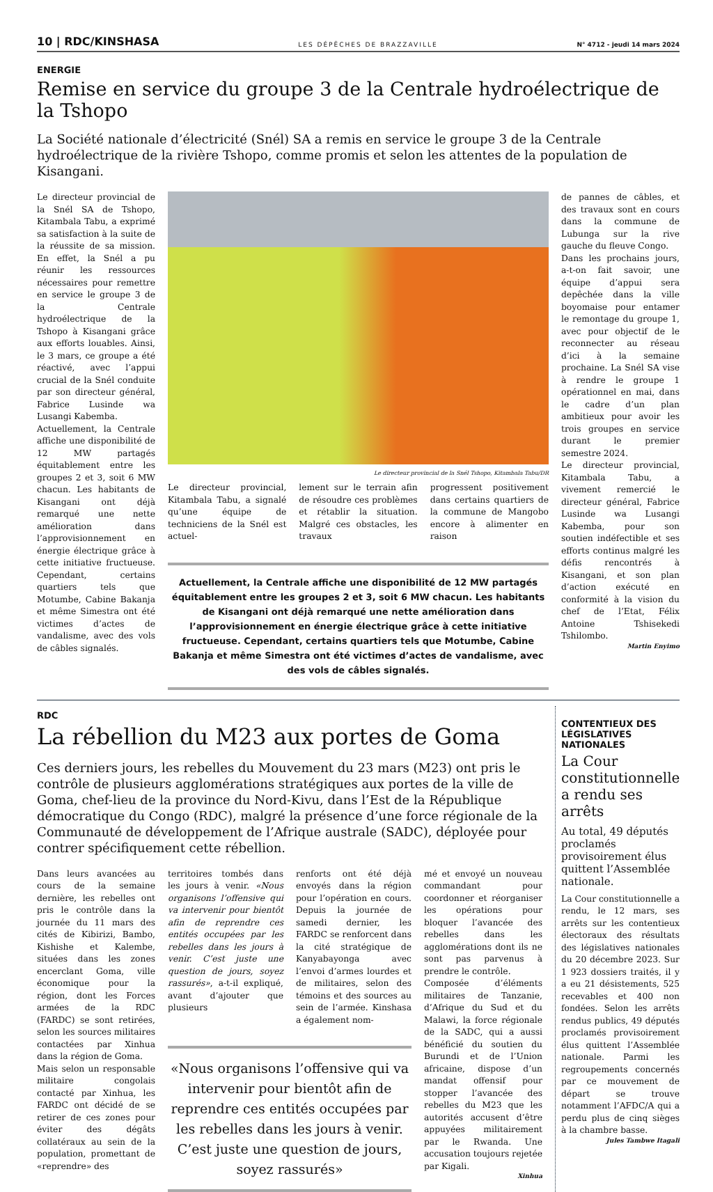10 | RDC/KINSHASA LES DÉPÊCHES DE BRAZZAVILLE N° 4712 - jeudi 14 mars 2024
ENERGIE
Remise en service du groupe 3 de la Centrale hydroélectrique de la Tshopo
La Société nationale d’électricité (Snél) SA a remis en service le groupe 3 de la Centrale hydroélectrique de la rivière Tshopo, comme promis et selon les attentes de la population de Kisangani.
Le directeur provincial de la Snél SA de Tshopo, Kitambala Tabu, a exprimé sa satisfaction à la suite de la réussite de sa mission. En effet, la Snél a pu réunir les ressources nécessaires pour remettre en service le groupe 3 de la Centrale hydroélectrique de la Tshopo à Kisangani grâce aux efforts louables. Ainsi, le 3 mars, ce groupe a été réactivé, avec l’appui crucial de la Snél conduite par son directeur général, Fabrice Lusinde wa Lusangi Kabemba.
Actuellement, la Centrale affiche une disponibilité de 12 MW partagés équitablement entre les groupes 2 et 3, soit 6 MW chacun. Les habitants de Kisangani ont déjà remarqué une nette amélioration dans l’approvisionnement en énergie électrique grâce à cette initiative fructueuse. Cependant, certains quartiers tels que Motumbe, Cabine Bakanja et même Simestra ont été victimes d’actes de vandalisme, avec des vols de câbles signalés.
Le directeur provincial de la Snél Tshopo, Kitambala Tabu/DR
Le directeur provincial, Kitambala Tabu, a signalé qu’une équipe de techniciens de la Snél est actuel-
lement sur le terrain afin de résoudre ces problèmes et rétablir la situation. Malgré ces obstacles, les travaux
progressent positivement dans certains quartiers de la commune de Mangobo encore à alimenter en raison
Actuellement, la Centrale affiche une disponibilité de 12 MW partagés équitablement entre les groupes 2 et 3, soit 6 MW chacun. Les habitants de Kisangani ont déjà remarqué une nette amélioration dans l’approvisionnement en énergie électrique grâce à cette initiative fructueuse. Cependant, certains quartiers tels que Motumbe, Cabine Bakanja et même Simestra ont été victimes d’actes de vandalisme, avec des vols de câbles signalés.
de pannes de câbles, et des travaux sont en cours dans la commune de Lubunga sur la rive gauche du fleuve Congo.
Dans les prochains jours, a-t-on fait savoir, une équipe d’appui sera depêchée dans la ville boyomaise pour entamer le remontage du groupe 1, avec pour objectif de le reconnecter au réseau d’ici à la semaine prochaine. La Snél SA vise à rendre le groupe 1 opérationnel en mai, dans le cadre d’un plan ambitieux pour avoir les trois groupes en service durant le premier semestre 2024.
Le directeur provincial, Kitambala Tabu, a vivement remercié le directeur général, Fabrice Lusinde wa Lusangi Kabemba, pour son soutien indéfectible et ses efforts continus malgré les défis rencontrés à Kisangani, et son plan d’action exécuté en conformité à la vision du chef de l’Etat, Félix Antoine Tshisekedi Tshilombo.
Martin Enyimo
RDC
La rébellion du M23 aux portes de Goma
Ces derniers jours, les rebelles du Mouvement du 23 mars (M23) ont pris le contrôle de plusieurs agglomérations stratégiques aux portes de la ville de Goma, chef-lieu de la province du Nord-Kivu, dans l’Est de la République démocratique du Congo (RDC), malgré la présence d’une force régionale de la Communauté de développement de l’Afrique australe (SADC), déployée pour contrer spécifiquement cette rébellion.
Dans leurs avancées au cours de la semaine dernière, les rebelles ont pris le contrôle dans la journée du 11 mars des cités de Kibirizi, Bambo, Kishishe et Kalembe, situées dans les zones encerclant Goma, ville économique pour la région, dont les Forces armées de la RDC (FARDC) se sont retirées, selon les sources militaires contactées par Xinhua dans la région de Goma.
Mais selon un responsable militaire congolais contacté par Xinhua, les FARDC ont décidé de se retirer de ces zones pour éviter des dégâts collatéraux au sein de la population, promettant de «reprendre» des
territoires tombés dans les jours à venir. «Nous organisons l’offensive qui va intervenir pour bientôt afin de reprendre ces entités occupées par les rebelles dans les jours à venir. C’est juste une question de jours, soyez rassurés», a-t-il expliqué, avant d’ajouter que plusieurs
renforts ont été déjà envoyés dans la région pour l’opération en cours. Depuis la journée de samedi dernier, les FARDC se renforcent dans la cité stratégique de Kanyabayonga avec l’envoi d’armes lourdes et de militaires, selon des témoins et des sources au sein de l’armée. Kinshasa a également nom-
«Nous organisons l’offensive qui va intervenir pour bientôt afin de reprendre ces entités occupées par les rebelles dans les jours à venir. C’est juste une question de jours, soyez rassurés»
mé et envoyé un nouveau commandant pour coordonner et réorganiser les opérations pour bloquer l’avancée des rebelles dans les agglomérations dont ils ne sont pas parvenus à prendre le contrôle.
Composée d’éléments militaires de Tanzanie, d’Afrique du Sud et du Malawi, la force régionale de la SADC, qui a aussi bénéficié du soutien du Burundi et de l’Union africaine, dispose d’un mandat offensif pour stopper l’avancée des rebelles du M23 que les autorités accusent d’être appuyées militairement par le Rwanda. Une accusation toujours rejetée par Kigali.
Xinhua
CONTENTIEUX DES LÉGISLATIVES NATIONALES
La Cour constitutionnelle a rendu ses arrêts
Au total, 49 députés proclamés provisoirement élus quittent l’Assemblée nationale.
La Cour constitutionnelle a rendu, le 12 mars, ses arrêts sur les contentieux électoraux des résultats des législatives nationales du 20 décembre 2023. Sur 1 923 dossiers traités, il y a eu 21 désistements, 525 recevables et 400 non fondées. Selon les arrêts rendus publics, 49 députés proclamés provisoirement élus quittent l’Assemblée nationale. Parmi les regroupements concernés par ce mouvement de départ se trouve notamment l’AFDC/A qui a perdu plus de cinq sièges à la chambre basse.
Jules Tambwe Itagali